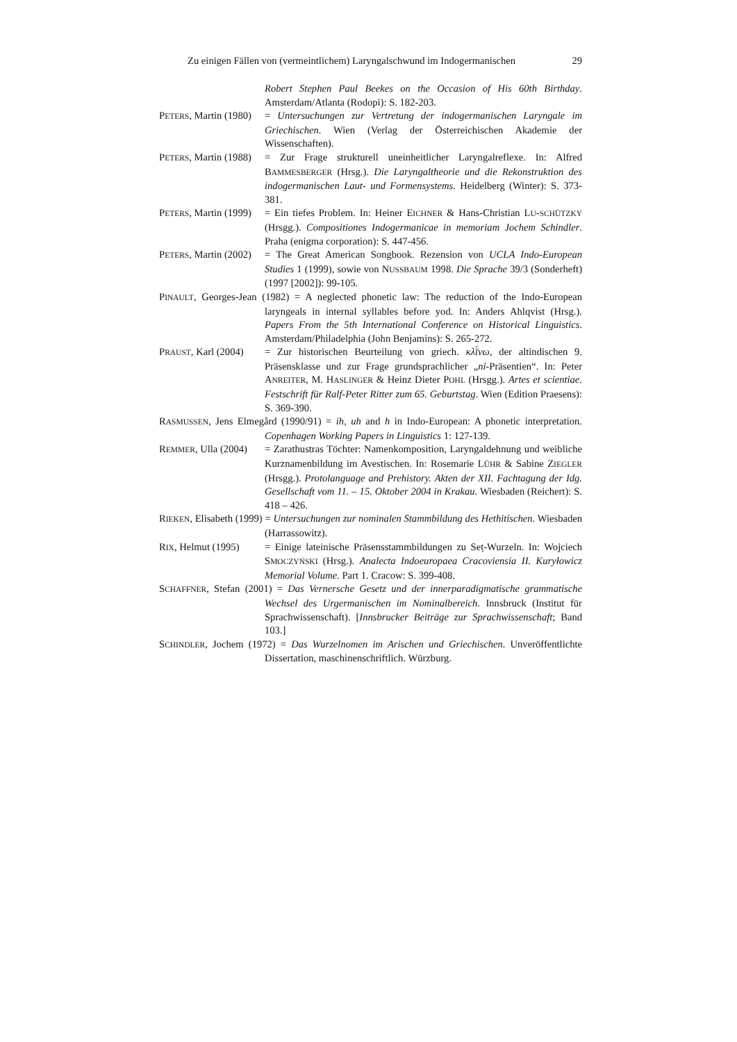Zu einigen Fällen von (vermeintlichem) Laryngalschwund im Indogermanischen 29
Robert Stephen Paul Beekes on the Occasion of His 60th Birthday. Amsterdam/Atlanta (Rodopi): S. 182-203.
PETERS, Martin (1980) = Untersuchungen zur Vertretung der indogermanischen Laryngale im Griechischen. Wien (Verlag der Österreichischen Akademie der Wissenschaften).
PETERS, Martin (1988) = Zur Frage strukturell uneinheitlicher Laryngalreflexe. In: Alfred BAMMESBERGER (Hrsg.). Die Laryngaltheorie und die Rekonstruktion des indogermanischen Laut- und Formensystems. Heidelberg (Winter): S. 373-381.
PETERS, Martin (1999) = Ein tiefes Problem. In: Heiner EICHNER & Hans-Christian LU-SCHÜTZKY (Hrsgg.). Compositiones Indogermanicae in memoriam Jochem Schindler. Praha (enigma corporation): S. 447-456.
PETERS, Martin (2002) = The Great American Songbook. Rezension von UCLA Indo-European Studies 1 (1999), sowie von NUSSBAUM 1998. Die Sprache 39/3 (Sonderheft) (1997 [2002]): 99-105.
PINAULT, Georges-Jean (1982) = A neglected phonetic law: The reduction of the Indo-European laryngeals in internal syllables before yod. In: Anders Ahlqvist (Hrsg.). Papers From the 5th International Conference on Historical Linguistics. Amsterdam/Philadelphia (John Benjamins): S. 265-272.
PRAUST, Karl (2004) = Zur historischen Beurteilung von griech. κλῑ́νω, der altindischen 9. Präsensklasse und zur Frage grundsprachlicher „ni-Präsentien“. In: Peter ANREITER, M. HASLINGER & Heinz Dieter POHL (Hrsgg.). Artes et scientiae. Festschrift für Ralf-Peter Ritter zum 65. Geburtstag. Wien (Edition Praesens): S. 369-390.
RASMUSSEN, Jens Elmegård (1990/91) = ih, uh and h in Indo-European: A phonetic interpretation. Copenhagen Working Papers in Linguistics 1: 127-139.
REMMER, Ulla (2004) = Zarathustras Töchter: Namenkomposition, Laryngaldehnung und weibliche Kurznamenbildung im Avestischen. In: Rosemarie LÜHR & Sabine ZIEGLER (Hrsgg.). Protolanguage and Prehistory. Akten der XII. Fachtagung der Idg. Gesellschaft vom 11. – 15. Oktober 2004 in Krakau. Wiesbaden (Reichert): S. 418 – 426.
RIEKEN, Elisabeth (1999) = Untersuchungen zur nominalen Stammbildung des Hethitischen. Wiesbaden (Harrassowitz).
RIX, Helmut (1995) = Einige lateinische Präsensstammbildungen zu Seṭ-Wurzeln. In: Wojciech SMOCZYŃSKI (Hrsg.). Analecta Indoeuropaea Cracoviensia II. Kuryłowicz Memorial Volume. Part 1. Cracow: S. 399-408.
SCHAFFNER, Stefan (2001) = Das Vernersche Gesetz und der innerparadigmatische grammatische Wechsel des Urgermanischen im Nominalbereich. Innsbruck (Institut für Sprachwissenschaft). [Innsbrucker Beiträge zur Sprachwissenschaft; Band 103.]
SCHINDLER, Jochem (1972) = Das Wurzelnomen im Arischen und Griechischen. Unveröffentlichte Dissertation, maschinenschriftlich. Würzburg.